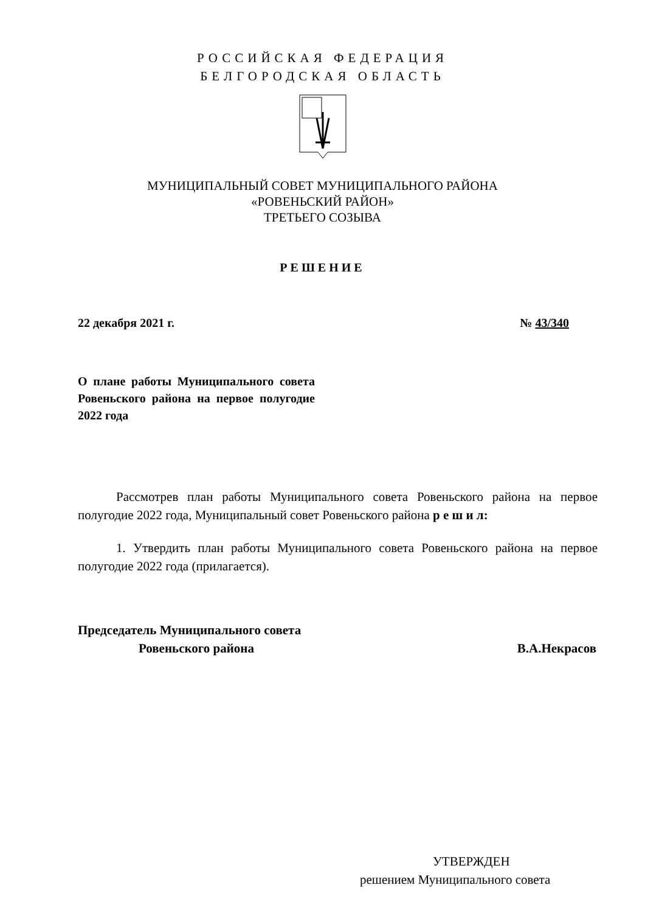РОССИЙСКАЯ ФЕДЕРАЦИЯ
БЕЛГОРОДСКАЯ ОБЛАСТЬ
МУНИЦИПАЛЬНЫЙ СОВЕТ МУНИЦИПАЛЬНОГО РАЙОНА
«РОВЕНЬСКИЙ РАЙОН»
ТРЕТЬЕГО СОЗЫВА
РЕШЕНИЕ
22 декабря 2021 г. № 43/340
О плане работы Муниципального совета Ровеньского района на первое полугодие 2022 года
Рассмотрев план работы Муниципального совета Ровеньского района на первое полугодие 2022 года, Муниципальный совет Ровеньского района р е ш и л:
1. Утвердить план работы Муниципального совета Ровеньского района на первое полугодие 2022 года (прилагается).
Председатель Муниципального совета
Ровеньского района В.А.Некрасов
УТВЕРЖДЕН
решением Муниципального совета